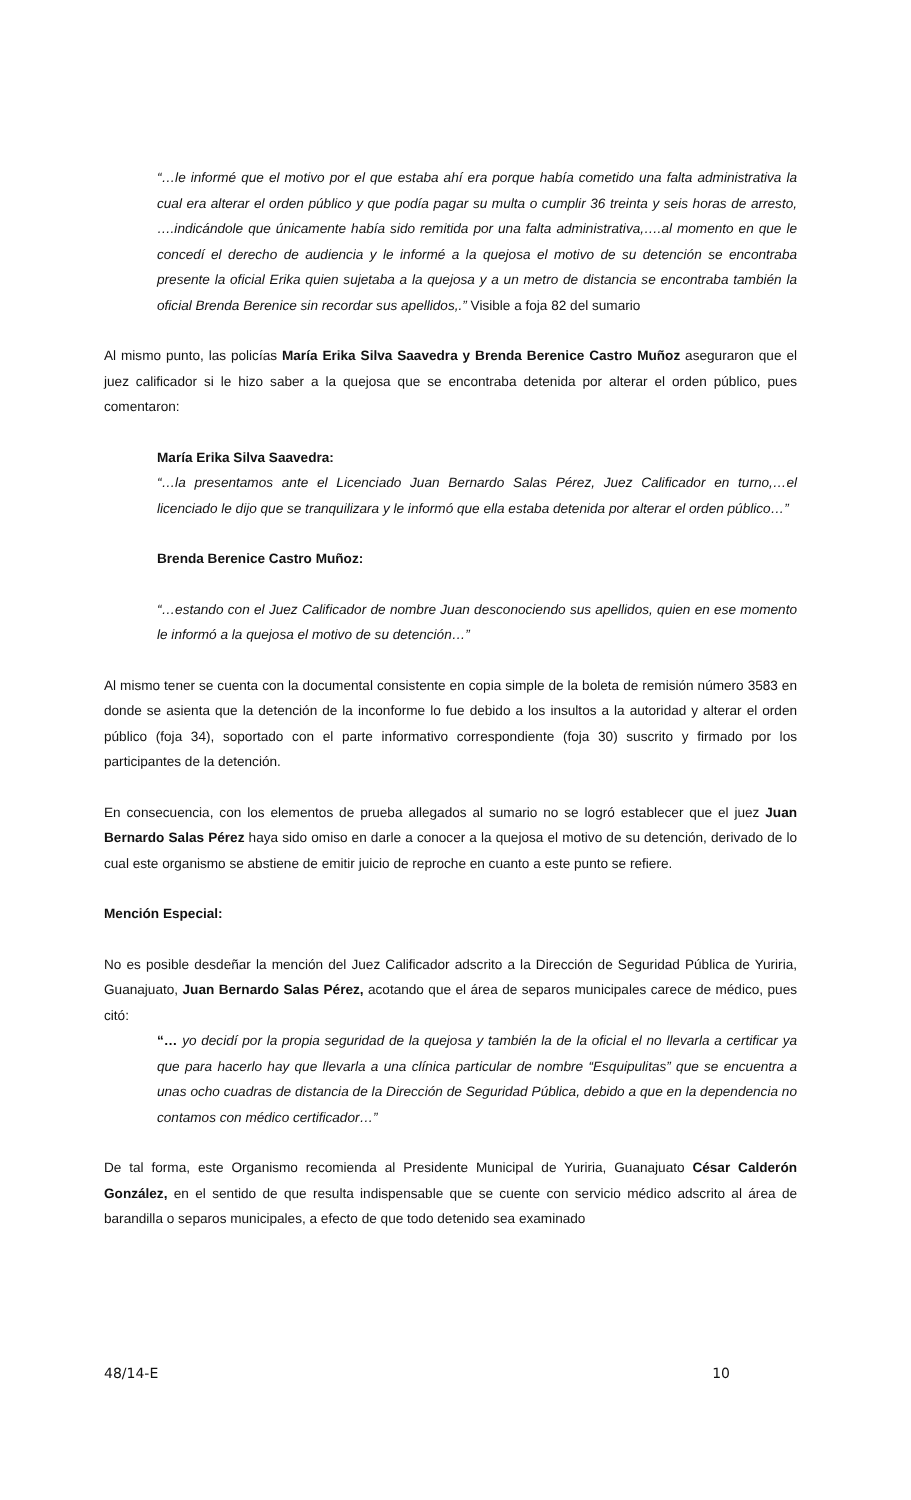“…le informé que el motivo por el que estaba ahí era porque había cometido una falta administrativa la cual era alterar el orden público y que podía pagar su multa o cumplir 36 treinta y seis horas de arresto, ….indicándole que únicamente había sido remitida por una falta administrativa,….al momento en que le concedí el derecho de audiencia y le informé a la quejosa el motivo de su detención se encontraba presente la oficial Erika quien sujetaba a la quejosa y a un metro de distancia se encontraba también la oficial Brenda Berenice sin recordar sus apellidos,.” Visible a foja 82 del sumario
Al mismo punto, las policías María Erika Silva Saavedra y Brenda Berenice Castro Muñoz aseguraron que el juez calificador si le hizo saber a la quejosa que se encontraba detenida por alterar el orden público, pues comentaron:
María Erika Silva Saavedra:
“…la presentamos ante el Licenciado Juan Bernardo Salas Pérez, Juez Calificador en turno,…el licenciado le dijo que se tranquilizara y le informó que ella estaba detenida por alterar el orden público…”
Brenda Berenice Castro Muñoz:
“…estando con el Juez Calificador de nombre Juan desconociendo sus apellidos, quien en ese momento le informó a la quejosa el motivo de su detención…”
Al mismo tener se cuenta con la documental consistente en copia simple de la boleta de remisión número 3583 en donde se asienta que la detención de la inconforme lo fue debido a los insultos a la autoridad y alterar el orden público (foja 34), soportado con el parte informativo correspondiente (foja 30) suscrito y firmado por los participantes de la detención.
En consecuencia, con los elementos de prueba allegados al sumario no se logró establecer que el juez Juan Bernardo Salas Pérez haya sido omiso en darle a conocer a la quejosa el motivo de su detención, derivado de lo cual este organismo se abstiene de emitir juicio de reproche en cuanto a este punto se refiere.
Mención Especial:
No es posible desdeñar la mención del Juez Calificador adscrito a la Dirección de Seguridad Pública de Yuriria, Guanajuato, Juan Bernardo Salas Pérez, acotando que el área de separos municipales carece de médico, pues citó:
“… yo decidí por la propia seguridad de la quejosa y también la de la oficial el no llevarla a certificar ya que para hacerlo hay que llevarla a una clínica particular de nombre “Esquipulitas” que se encuentra a unas ocho cuadras de distancia de la Dirección de Seguridad Pública, debido a que en la dependencia no contamos con médico certificador…”
De tal forma, este Organismo recomienda al Presidente Municipal de Yuriria, Guanajuato César Calderón González, en el sentido de que resulta indispensable que se cuente con servicio médico adscrito al área de barandilla o separos municipales, a efecto de que todo detenido sea examinado
48/14-E 10